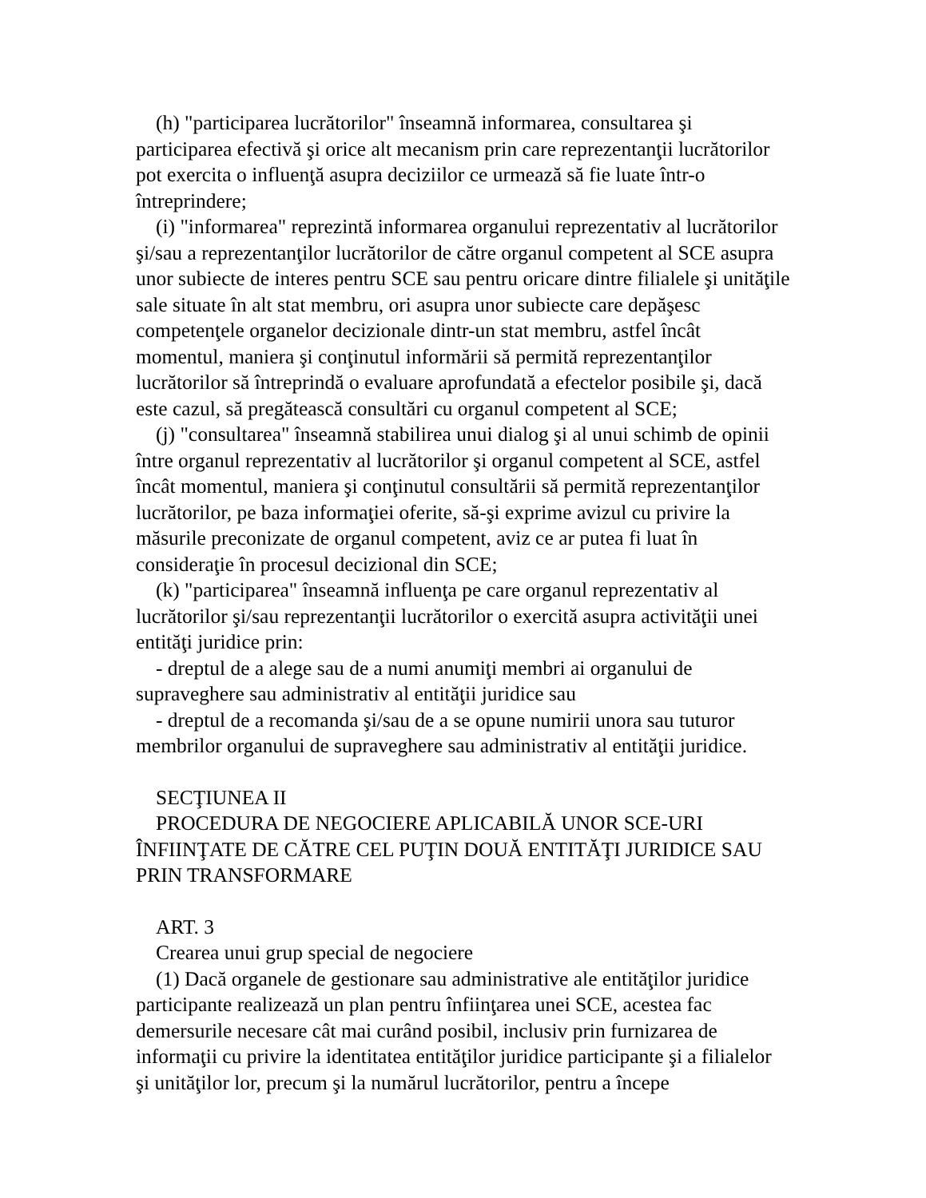(h) "participarea lucrătorilor" înseamnă informarea, consultarea şi participarea efectivă şi orice alt mecanism prin care reprezentanţii lucrătorilor pot exercita o influenţă asupra deciziilor ce urmează să fie luate într-o întreprindere;
(i) "informarea" reprezintă informarea organului reprezentativ al lucrătorilor şi/sau a reprezentanţilor lucrătorilor de către organul competent al SCE asupra unor subiecte de interes pentru SCE sau pentru oricare dintre filialele şi unităţile sale situate în alt stat membru, ori asupra unor subiecte care depăşesc competenţele organelor decizionale dintr-un stat membru, astfel încât momentul, maniera şi conţinutul informării să permită reprezentanţilor lucrătorilor să întreprindă o evaluare aprofundată a efectelor posibile şi, dacă este cazul, să pregătească consultări cu organul competent al SCE;
(j) "consultarea" înseamnă stabilirea unui dialog şi al unui schimb de opinii între organul reprezentativ al lucrătorilor şi organul competent al SCE, astfel încât momentul, maniera şi conţinutul consultării să permită reprezentanţilor lucrătorilor, pe baza informaţiei oferite, să-şi exprime avizul cu privire la măsurile preconizate de organul competent, aviz ce ar putea fi luat în consideraţie în procesul decizional din SCE;
(k) "participarea" înseamnă influenţa pe care organul reprezentativ al lucrătorilor şi/sau reprezentanţii lucrătorilor o exercită asupra activităţii unei entităţi juridice prin:
- dreptul de a alege sau de a numi anumiţi membri ai organului de supraveghere sau administrativ al entităţii juridice sau
- dreptul de a recomanda şi/sau de a se opune numirii unora sau tuturor membrilor organului de supraveghere sau administrativ al entităţii juridice.
SECŢIUNEA II
PROCEDURA DE NEGOCIERE APLICABILĂ UNOR SCE-URI ÎNFIINŢATE DE CĂTRE CEL PUŢIN DOUĂ ENTITĂŢI JURIDICE SAU PRIN TRANSFORMARE
ART. 3
Crearea unui grup special de negociere
(1) Dacă organele de gestionare sau administrative ale entităţilor juridice participante realizează un plan pentru înfiinţarea unei SCE, acestea fac demersurile necesare cât mai curând posibil, inclusiv prin furnizarea de informaţii cu privire la identitatea entităţilor juridice participante şi a filialelor şi unităţilor lor, precum şi la numărul lucrătorilor, pentru a începe